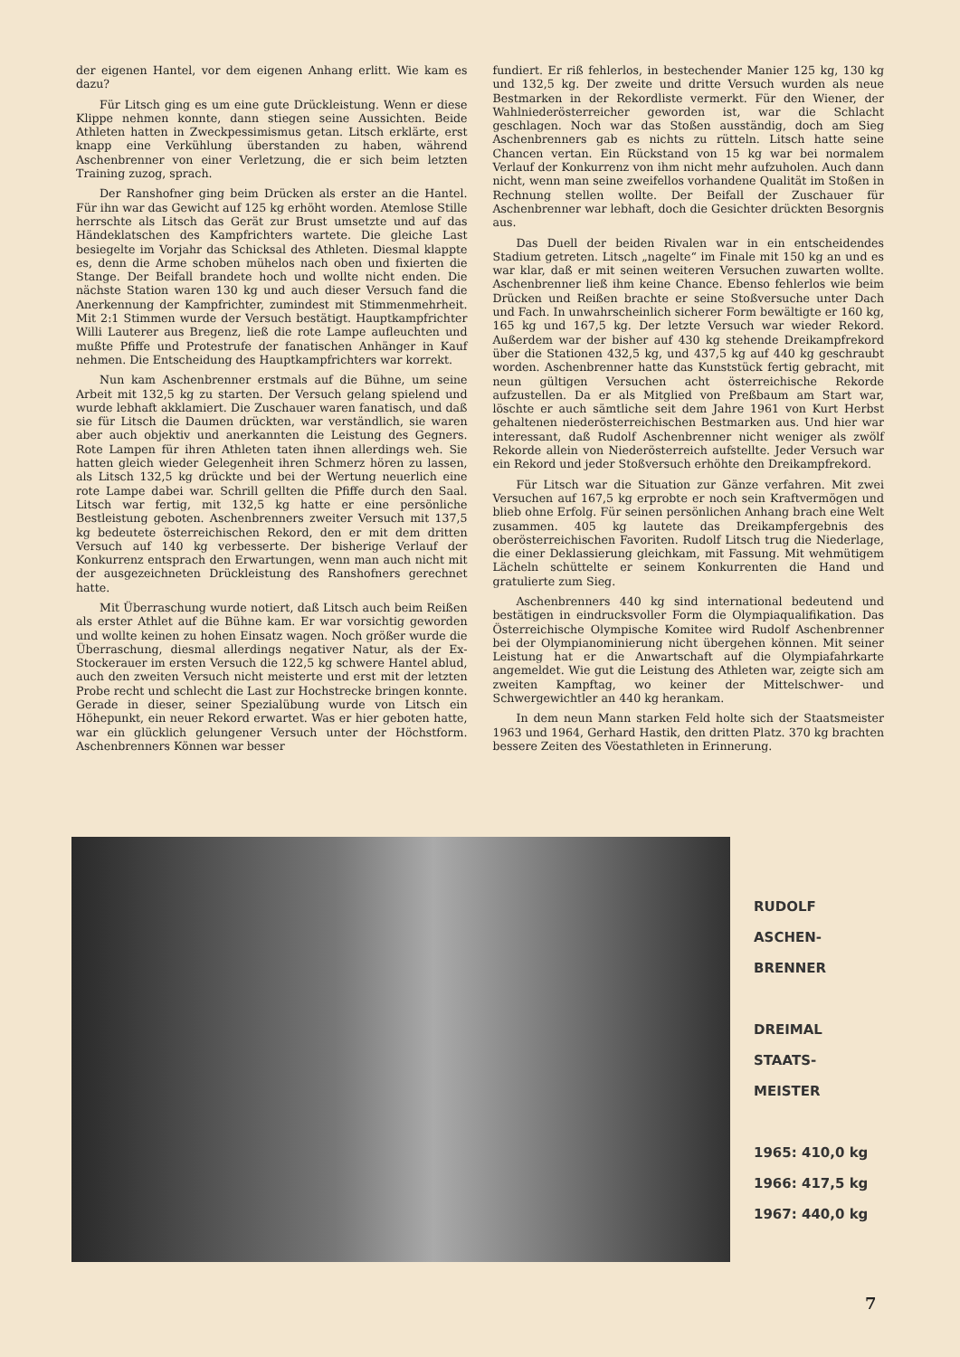der eigenen Hantel, vor dem eigenen Anhang erlitt. Wie kam es dazu?
Für Litsch ging es um eine gute Drückleistung. Wenn er diese Klippe nehmen konnte, dann stiegen seine Aussichten. Beide Athleten hatten in Zweckpessimismus getan. Litsch erklärte, erst knapp eine Verkühlung überstanden zu haben, während Aschenbrenner von einer Verletzung, die er sich beim letzten Training zuzog, sprach.
Der Ranshofner ging beim Drücken als erster an die Hantel. Für ihn war das Gewicht auf 125 kg erhöht worden. Atemlose Stille herrschte als Litsch das Gerät zur Brust umsetzte und auf das Händeklatschen des Kampfrichters wartete. Die gleiche Last besiegelte im Vorjahr das Schicksal des Athleten. Diesmal klappte es, denn die Arme schoben mühelos nach oben und fixierten die Stange. Der Beifall brandete hoch und wollte nicht enden. Die nächste Station waren 130 kg und auch dieser Versuch fand die Anerkennung der Kampfrichter, zumindest mit Stimmenmehrheit. Mit 2:1 Stimmen wurde der Versuch bestätigt. Hauptkampfrichter Willi Lauterer aus Bregenz, ließ die rote Lampe aufleuchten und mußte Pfiffe und Protestrufe der fanatischen Anhänger in Kauf nehmen. Die Entscheidung des Hauptkampfrichters war korrekt.
Nun kam Aschenbrenner erstmals auf die Bühne, um seine Arbeit mit 132,5 kg zu starten. Der Versuch gelang spielend und wurde lebhaft akklamiert. Die Zuschauer waren fanatisch, und daß sie für Litsch die Daumen drückten, war verständlich, sie waren aber auch objektiv und anerkannten die Leistung des Gegners. Rote Lampen für ihren Athleten taten ihnen allerdings weh. Sie hatten gleich wieder Gelegenheit ihren Schmerz hören zu lassen, als Litsch 132,5 kg drückte und bei der Wertung neuerlich eine rote Lampe dabei war. Schrill gellten die Pfiffe durch den Saal. Litsch war fertig, mit 132,5 kg hatte er eine persönliche Bestleistung geboten. Aschenbrenners zweiter Versuch mit 137,5 kg bedeutete österreichischen Rekord, den er mit dem dritten Versuch auf 140 kg verbesserte. Der bisherige Verlauf der Konkurrenz entsprach den Erwartungen, wenn man auch nicht mit der ausgezeichneten Drückleistung des Ranshofners gerechnet hatte.
Mit Überraschung wurde notiert, daß Litsch auch beim Reißen als erster Athlet auf die Bühne kam. Er war vorsichtig geworden und wollte keinen zu hohen Einsatz wagen. Noch größer wurde die Überraschung, diesmal allerdings negativer Natur, als der Ex-Stockerauer im ersten Versuch die 122,5 kg schwere Hantel ablud, auch den zweiten Versuch nicht meisterte und erst mit der letzten Probe recht und schlecht die Last zur Hochstrecke bringen konnte. Gerade in dieser, seiner Spezialübung wurde von Litsch ein Höhepunkt, ein neuer Rekord erwartet. Was er hier geboten hatte, war ein glücklich gelungener Versuch unter der Höchstform. Aschenbrenners Können war besser
fundiert. Er riß fehlerlos, in bestechender Manier 125 kg, 130 kg und 132,5 kg. Der zweite und dritte Versuch wurden als neue Bestmarken in der Rekordliste vermerkt. Für den Wiener, der Wahlniederösterreicher geworden ist, war die Schlacht geschlagen. Noch war das Stoßen ausständig, doch am Sieg Aschenbrenners gab es nichts zu rütteln. Litsch hatte seine Chancen vertan. Ein Rückstand von 15 kg war bei normalem Verlauf der Konkurrenz von ihm nicht mehr aufzuholen. Auch dann nicht, wenn man seine zweifellos vorhandene Qualität im Stoßen in Rechnung stellen wollte. Der Beifall der Zuschauer für Aschenbrenner war lebhaft, doch die Gesichter drückten Besorgnis aus.
Das Duell der beiden Rivalen war in ein entscheidendes Stadium getreten. Litsch „nagelte“ im Finale mit 150 kg an und es war klar, daß er mit seinen weiteren Versuchen zuwarten wollte. Aschenbrenner ließ ihm keine Chance. Ebenso fehlerlos wie beim Drücken und Reißen brachte er seine Stoßversuche unter Dach und Fach. In unwahrscheinlich sicherer Form bewältigte er 160 kg, 165 kg und 167,5 kg. Der letzte Versuch war wieder Rekord. Außerdem war der bisher auf 430 kg stehende Dreikampfrekord über die Stationen 432,5 kg, und 437,5 kg auf 440 kg geschraubt worden. Aschenbrenner hatte das Kunststück fertig gebracht, mit neun gültigen Versuchen acht österreichische Rekorde aufzustellen. Da er als Mitglied von Preßbaum am Start war, löschte er auch sämtliche seit dem Jahre 1961 von Kurt Herbst gehaltenen niederösterreichischen Bestmarken aus. Und hier war interessant, daß Rudolf Aschenbrenner nicht weniger als zwölf Rekorde allein von Niederösterreich aufstellte. Jeder Versuch war ein Rekord und jeder Stoßversuch erhöhte den Dreikampfrekord.
Für Litsch war die Situation zur Gänze verfahren. Mit zwei Versuchen auf 167,5 kg erprobte er noch sein Kraftvermögen und blieb ohne Erfolg. Für seinen persönlichen Anhang brach eine Welt zusammen. 405 kg lautete das Dreikampfergebnis des oberösterreichischen Favoriten. Rudolf Litsch trug die Niederlage, die einer Deklassierung gleichkam, mit Fassung. Mit wehmütigem Lächeln schüttelte er seinem Konkurrenten die Hand und gratulierte zum Sieg.
Aschenbrenners 440 kg sind international bedeutend und bestätigen in eindrucksvoller Form die Olympiaqualifikation. Das Österreichische Olympische Komitee wird Rudolf Aschenbrenner bei der Olympianominierung nicht übergehen können. Mit seiner Leistung hat er die Anwartschaft auf die Olympiafahrkarte angemeldet. Wie gut die Leistung des Athleten war, zeigte sich am zweiten Kampftag, wo keiner der Mittelschwer- und Schwergewichtler an 440 kg herankam.
In dem neun Mann starken Feld holte sich der Staatsmeister 1963 und 1964, Gerhard Hastik, den dritten Platz. 370 kg brachten bessere Zeiten des Vöestathleten in Erinnerung.
RUDOLF
ASCHEN-
BRENNER
DREIMAL
STAATS-
MEISTER
1965: 410,0 kg
1966: 417,5 kg
1967: 440,0 kg
7